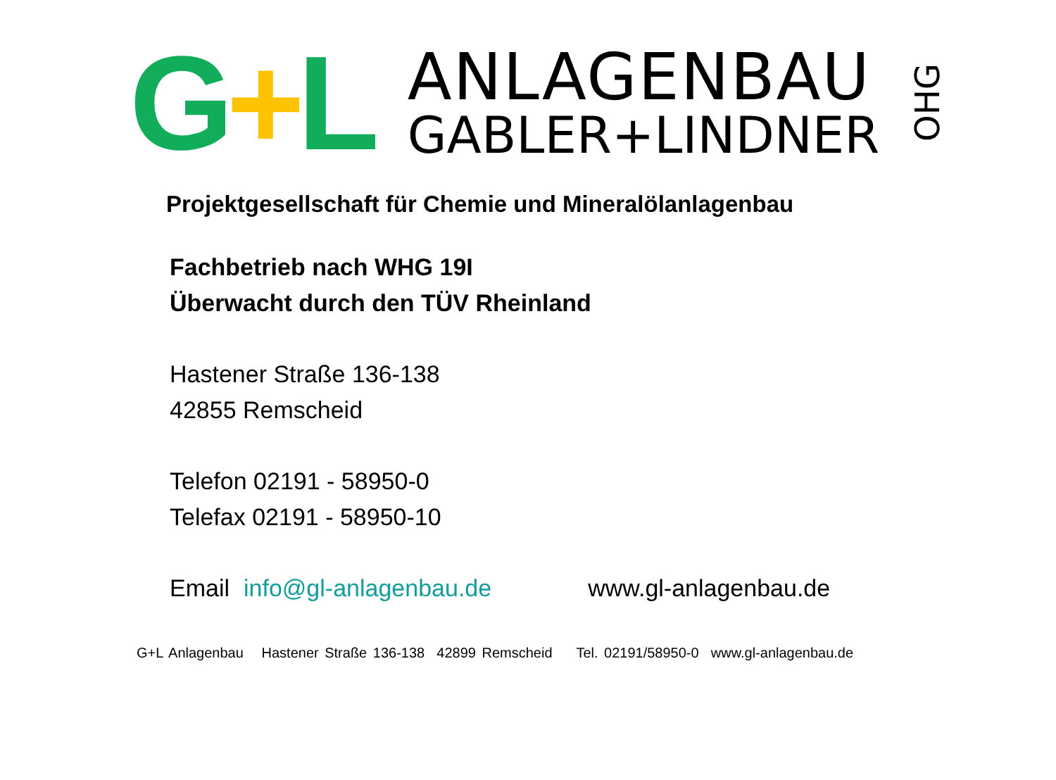G+L
ANLAGENBAU
GABLER+LINDNER
OHG
Projektgesellschaft für Chemie und Mineralölanlagenbau
Fachbetrieb nach WHG 19I
Überwacht durch den TÜV Rheinland
Hastener Straße 136-138
42855 Remscheid
Telefon 02191 - 58950-0
Telefax 02191 - 58950-10
Email info@gl-anlagenbau.de www.gl-anlagenbau.de
G+L Anlagenbau Hastener Straße 136-138 42899 Remscheid Tel. 02191/58950-0 www.gl-anlagenbau.de